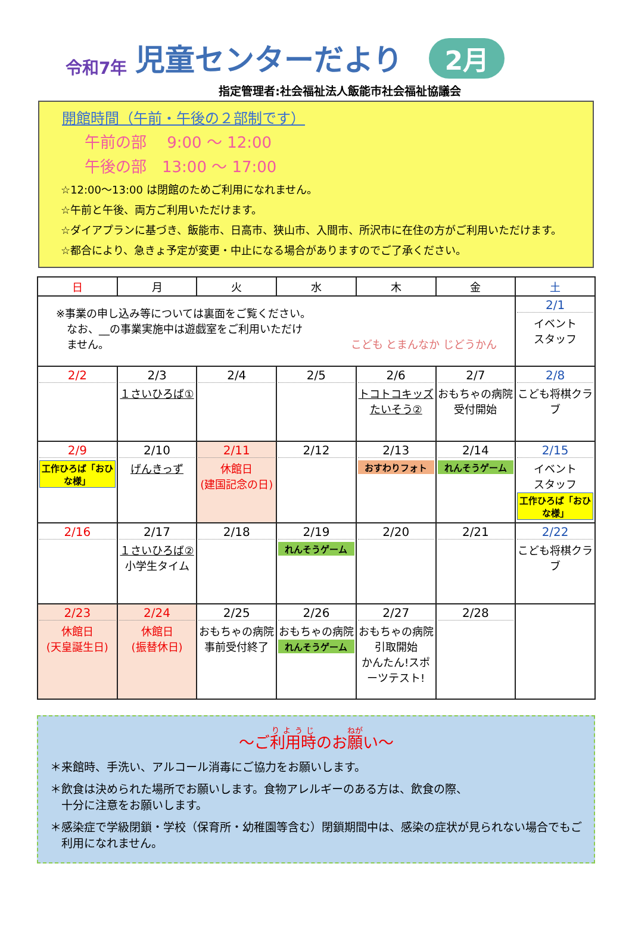令和7年 児童センターだより 2月
指定管理者:社会福祉法人飯能市社会福祉協議会
開館時間（午前・午後の２部制です）
午前の部　 9:00 ～ 12:00
午後の部　13:00 ～ 17:00
☆12:00～13:00 は閉館のためご利用になれません。
☆午前と午後、両方ご利用いただけます。
☆ダイアプランに基づき、飯能市、日高市、狭山市、入間市、所沢市に在住の方がご利用いただけます。
☆都合により、急きょ予定が変更・中止になる場合がありますのでご了承ください。
| 日 | 月 | 火 | 水 | 木 | 金 | 土 |
| --- | --- | --- | --- | --- | --- | --- |
| ※事業の申し込み等については裏面をご覧ください。 なお、__の事業実施中は遊戯室をご利用いただけ ません。 こども とまんなか じどうかん | | | | | | 2/1 イベント スタッフ |
| 2/2 | 2/3 １さいひろば① | 2/4 | 2/5 | 2/6 トコトコキッズたいそう② | 2/7 おもちゃの病院受付開始 | 2/8 こども将棋クラブ |
| 2/9 工作ひろば「おひな様」 | 2/10 げんきっず | 2/11 休館日 (建国記念の日) | 2/12 | 2/13 おすわりフォト | 2/14 れんそうゲーム | 2/15 イベント スタッフ 工作ひろば「おひな様」 |
| 2/16 | 2/17 １さいひろば② 小学生タイム | 2/18 | 2/19 れんそうゲーム | 2/20 | 2/21 | 2/22 こども将棋クラブ |
| 2/23 休館日 (天皇誕生日) | 2/24 休館日 (振替休日) | 2/25 おもちゃの病院事前受付終了 | 2/26 おもちゃの病院 れんそうゲーム | 2/27 おもちゃの病院引取開始 かんたん!スポーツテスト! | 2/28 | |
～ご利用時のお願い～
＊来館時、手洗い、アルコール消毒にご協力をお願いします。
＊飲食は決められた場所でお願いします。食物アレルギーのある方は、飲食の際、
　十分に注意をお願いします。
＊感染症で学級閉鎖・学校（保育所・幼稚園等含む）閉鎖期間中は、感染の症状が見られない場合でもご
　利用になれません。